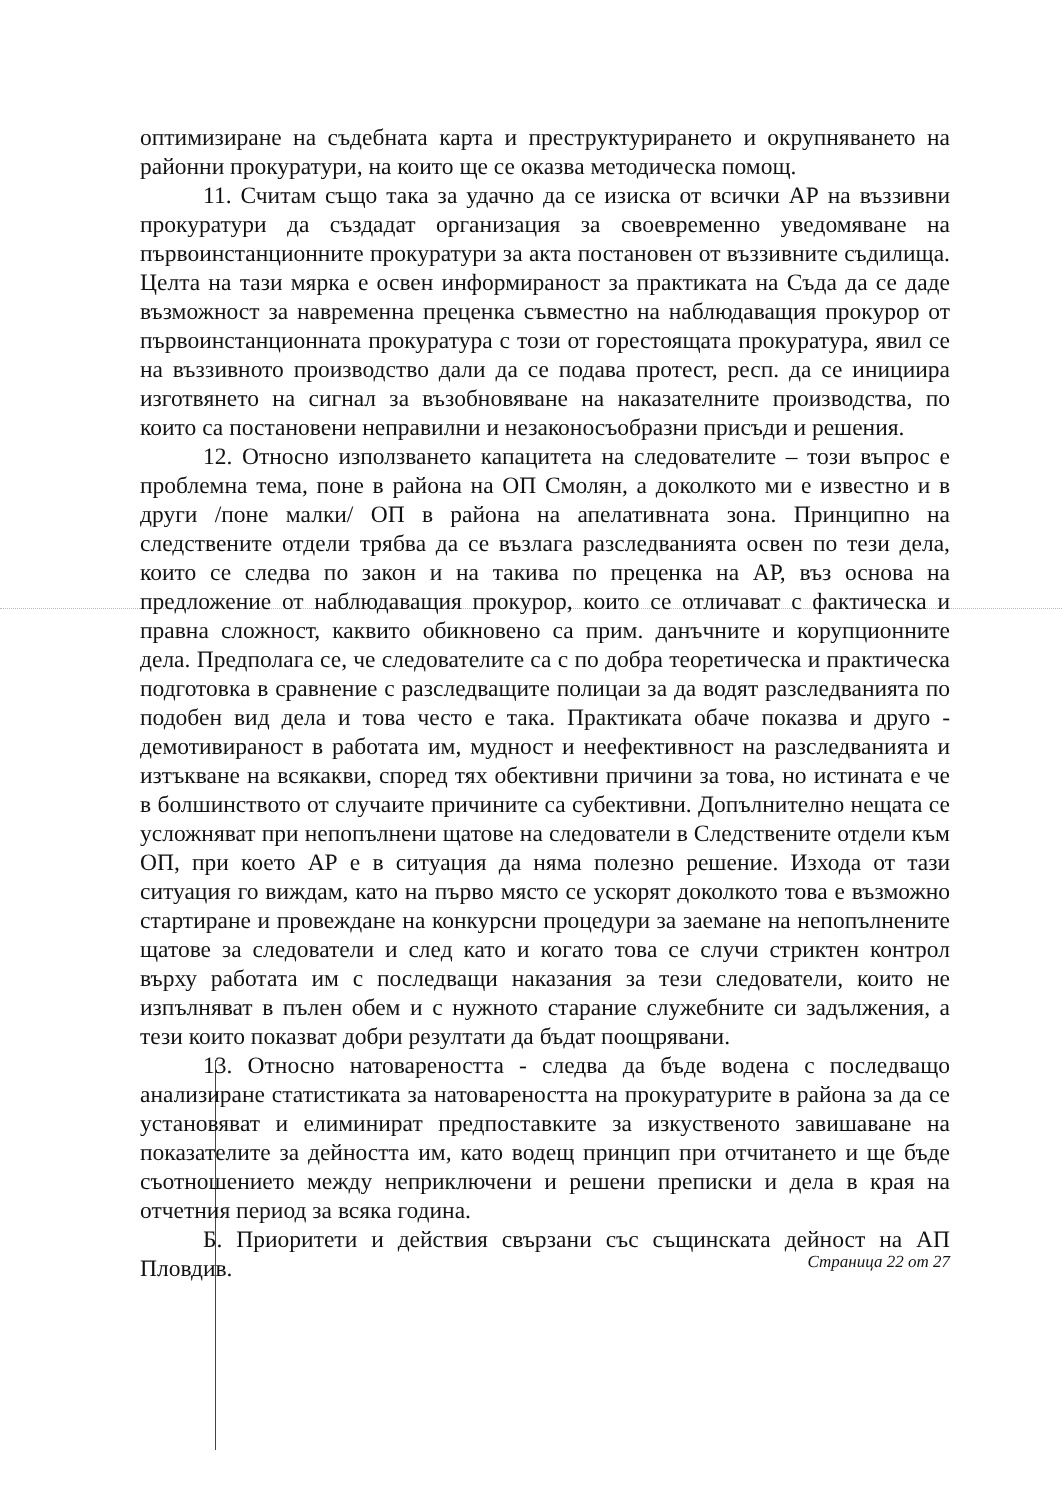оптимизиране на съдебната карта и преструктурирането и окрупняването на районни прокуратури, на които ще се оказва методическа помощ.
11. Считам също така за удачно да се изиска от всички АР на въззивни прокуратури да създадат организация за своевременно уведомяване на първоинстанционните прокуратури за акта постановен от въззивните съдилища. Целта на тази мярка е освен информираност за практиката на Съда да се даде възможност за навременна преценка съвместно на наблюдаващия прокурор от първоинстанционната прокуратура с този от горестоящата прокуратура, явил се на въззивното производство дали да се подава протест, респ. да се инициира изготвянето на сигнал за възобновяване на наказателните производства, по които са постановени неправилни и незаконосъобразни присъди и решения.
12. Относно използването капацитета на следователите – този въпрос е проблемна тема, поне в района на ОП Смолян, а доколкото ми е известно и в други /поне малки/ ОП в района на апелативната зона. Принципно на следствените отдели трябва да се възлага разследванията освен по тези дела, които се следва по закон и на такива по преценка на АР, въз основа на предложение от наблюдаващия прокурор, които се отличават с фактическа и правна сложност, каквито обикновено са прим. данъчните и корупционните дела. Предполага се, че следователите са с по добра теоретическа и практическа подготовка в сравнение с разследващите полицаи за да водят разследванията по подобен вид дела и това често е така. Практиката обаче показва и друго - демотивираност в работата им, мудност и неефективност на разследванията и изтъкване на всякакви, според тях обективни причини за това, но истината е че в болшинството от случаите причините са субективни. Допълнително нещата се усложняват при непопълнени щатове на следователи в Следствените отдели към ОП, при което АР е в ситуация да няма полезно решение. Изхода от тази ситуация го виждам, като на първо място се ускорят доколкото това е възможно стартиране и провеждане на конкурсни процедури за заемане на непопълнените щатове за следователи и след като и когато това се случи стриктен контрол върху работата им с последващи наказания за тези следователи, които не изпълняват в пълен обем и с нужното старание служебните си задължения, а тези които показват добри резултати да бъдат поощрявани.
13. Относно натовареността - следва да бъде водена с последващо анализиране статистиката за натовареността на прокуратурите в района за да се установяват и елиминират предпоставките за изкуственото завишаване на показателите за дейността им, като водещ принцип при отчитането и ще бъде съотношението между неприключени и решени преписки и дела в края на отчетния период за всяка година.
Б. Приоритети и действия свързани със същинската дейност на АП Пловдив.
Страница 22 от 27